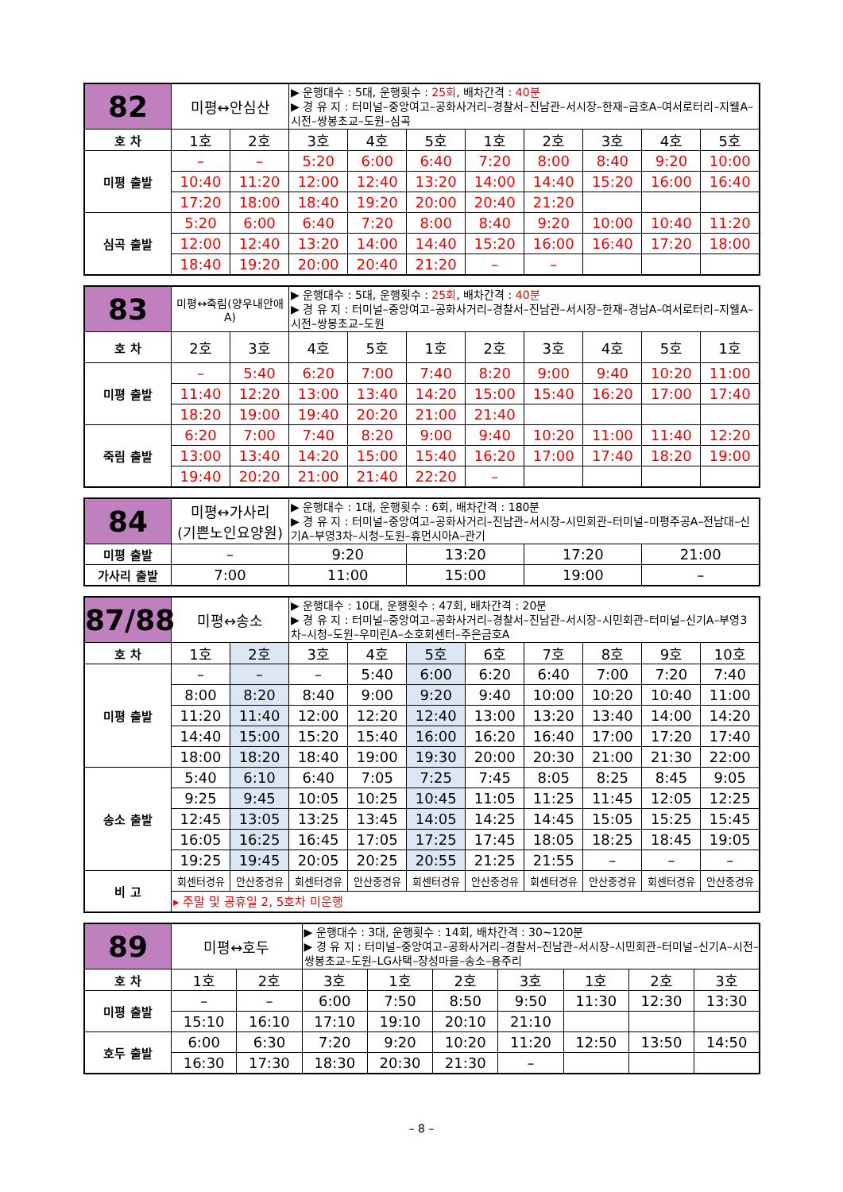| 82 | 미평↔안심산 | | ▶ 운행대수 : 5대, 운행횟수 : 25회 , 배차간격 : 40분 ▶ 경 유 지 : 터미널–중앙여고–공화사거리–경찰서–진남관–서시장–한재–금호A–여서로터리–지웰A–시전–쌍봉초교–도원–심곡 | | | | | | | |
| 호 차 | 1호 | 2호 | 3호 | 4호 | 5호 | 1호 | 2호 | 3호 | 4호 | 5호 |
| 미평 출발 | – | – | 5:20 | 6:00 | 6:40 | 7:20 | 8:00 | 8:40 | 9:20 | 10:00 |
| | 10:40 | 11:20 | 12:00 | 12:40 | 13:20 | 14:00 | 14:40 | 15:20 | 16:00 | 16:40 |
| | 17:20 | 18:00 | 18:40 | 19:20 | 20:00 | 20:40 | 21:20 | | | |
| 심곡 출발 | 5:20 | 6:00 | 6:40 | 7:20 | 8:00 | 8:40 | 9:20 | 10:00 | 10:40 | 11:20 |
| | 12:00 | 12:40 | 13:20 | 14:00 | 14:40 | 15:20 | 16:00 | 16:40 | 17:20 | 18:00 |
| | 18:40 | 19:20 | 20:00 | 20:40 | 21:20 | – | – | | | |
| 83 | 미평↔죽림(양우내안애A) | | ▶ 운행대수 : 5대, 운행횟수 : 25회 , 배차간격 : 40분 ▶ 경 유 지 : 터미널–중앙여고–공화사거리–경찰서–진남관–서시장–한재–경남A–여서로터리–지웰A–시전–쌍봉초교–도원 | | | | | | | |
| 호 차 | 2호 | 3호 | 4호 | 5호 | 1호 | 2호 | 3호 | 4호 | 5호 | 1호 |
| 미평 출발 | – | 5:40 | 6:20 | 7:00 | 7:40 | 8:20 | 9:00 | 9:40 | 10:20 | 11:00 |
| | 11:40 | 12:20 | 13:00 | 13:40 | 14:20 | 15:00 | 15:40 | 16:20 | 17:00 | 17:40 |
| | 18:20 | 19:00 | 19:40 | 20:20 | 21:00 | 21:40 | | | | |
| 죽림 출발 | 6:20 | 7:00 | 7:40 | 8:20 | 9:00 | 9:40 | 10:20 | 11:00 | 11:40 | 12:20 |
| | 13:00 | 13:40 | 14:20 | 15:00 | 15:40 | 16:20 | 17:00 | 17:40 | 18:20 | 19:00 |
| | 19:40 | 20:20 | 21:00 | 21:40 | 22:20 | – | | | | |
| 84 | 미평↔가사리 (기쁜노인요양원) | ▶ 운행대수 : 1대, 운행횟수 : 6회, 배차간격 : 180분 ▶ 경 유 지 : 터미널–중앙여고–공화사거리–진남관–서시장–시민회관–터미널–미평주공A–전남대–신기A–부영3차–시청–도원–휴먼시아A–관기 | | | |
| 미평 출발 | – | 9:20 | 13:20 | 17:20 | 21:00 |
| 가사리 출발 | 7:00 | 11:00 | 15:00 | 19:00 | – |
| 87/88 | 미평↔송소 | | ▶ 운행대수 : 10대, 운행횟수 : 47회, 배차간격 : 20분 ▶ 경 유 지 : 터미널–중앙여고–공화사거리–경찰서–진남관–서시장–시민회관–터미널–신기A–부영3차–시청–도원–우미린A–소호회센터–주은금호A | | | | | | | |
| 호 차 | 1호 | 2호 | 3호 | 4호 | 5호 | 6호 | 7호 | 8호 | 9호 | 10호 |
| 미평 출발 | – | – | – | 5:40 | 6:00 | 6:20 | 6:40 | 7:00 | 7:20 | 7:40 |
| | 8:00 | 8:20 | 8:40 | 9:00 | 9:20 | 9:40 | 10:00 | 10:20 | 10:40 | 11:00 |
| | 11:20 | 11:40 | 12:00 | 12:20 | 12:40 | 13:00 | 13:20 | 13:40 | 14:00 | 14:20 |
| | 14:40 | 15:00 | 15:20 | 15:40 | 16:00 | 16:20 | 16:40 | 17:00 | 17:20 | 17:40 |
| | 18:00 | 18:20 | 18:40 | 19:00 | 19:30 | 20:00 | 20:30 | 21:00 | 21:30 | 22:00 |
| 송소 출발 | 5:40 | 6:10 | 6:40 | 7:05 | 7:25 | 7:45 | 8:05 | 8:25 | 8:45 | 9:05 |
| | 9:25 | 9:45 | 10:05 | 10:25 | 10:45 | 11:05 | 11:25 | 11:45 | 12:05 | 12:25 |
| | 12:45 | 13:05 | 13:25 | 13:45 | 14:05 | 14:25 | 14:45 | 15:05 | 15:25 | 15:45 |
| | 16:05 | 16:25 | 16:45 | 17:05 | 17:25 | 17:45 | 18:05 | 18:25 | 18:45 | 19:05 |
| | 19:25 | 19:45 | 20:05 | 20:25 | 20:55 | 21:25 | 21:55 | – | – | – |
| 비 고 | 회센터경유 | 안산중경유 | 회센터경유 | 안산중경유 | 회센터경유 | 안산중경유 | 회센터경유 | 안산중경유 | 회센터경유 | 안산중경유 |
| | ▸ 주말 및 공휴일 2, 5호차 미운행 | | | | | | | | | |
| 89 | 미평↔호두 | | ▶ 운행대수 : 3대, 운행횟수 : 14회, 배차간격 : 30~120분 ▶ 경 유 지 : 터미널–중앙여고–공화사거리–경찰서–진남관–서시장–시민회관–터미널–신기A–시전–쌍봉초교–도원–LG사택–장성마을–송소–용주리 | | | | | | |
| 호 차 | 1호 | 2호 | 3호 | 1호 | 2호 | 3호 | 1호 | 2호 | 3호 |
| 미평 출발 | – | – | 6:00 | 7:50 | 8:50 | 9:50 | 11:30 | 12:30 | 13:30 |
| | 15:10 | 16:10 | 17:10 | 19:10 | 20:10 | 21:10 | | | |
| 호두 출발 | 6:00 | 6:30 | 7:20 | 9:20 | 10:20 | 11:20 | 12:50 | 13:50 | 14:50 |
| | 16:30 | 17:30 | 18:30 | 20:30 | 21:30 | – | | | |
– 8 –